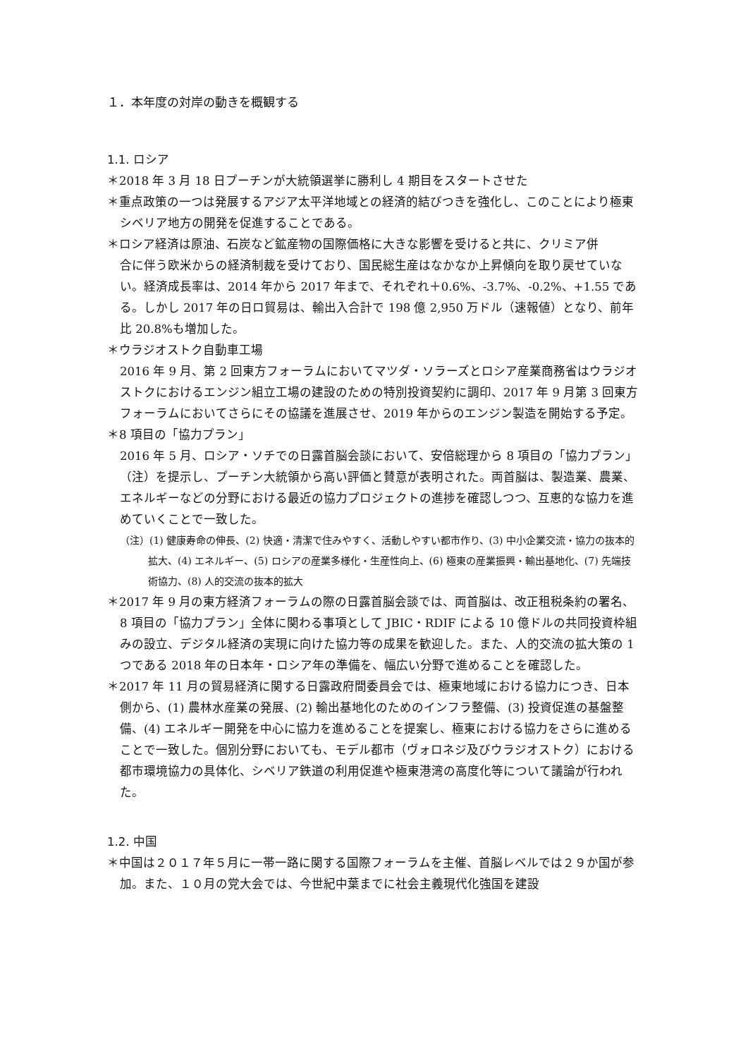１．本年度の対岸の動きを概観する
1.1. ロシア
＊2018 年 3 月 18 日プーチンが大統領選挙に勝利し 4 期目をスタートさせた
＊重点政策の一つは発展するアジア太平洋地域との経済的結びつきを強化し、このことにより極東シベリア地方の開発を促進することである。
＊ロシア経済は原油、石炭など鉱産物の国際価格に大きな影響を受けると共に、クリミア併
合に伴う欧米からの経済制裁を受けており、国民総生産はなかなか上昇傾向を取り戻せていない。経済成長率は、2014 年から 2017 年まで、それぞれ＋0.6%、-3.7%、-0.2%、+1.55 である。しかし 2017 年の日ロ貿易は、輸出入合計で 198 億 2,950 万ドル（速報値）となり、前年比 20.8%も増加した。
＊ウラジオストク自動車工場
2016 年 9 月、第 2 回東方フォーラムにおいてマツダ・ソラーズとロシア産業商務省はウラジオストクにおけるエンジン組立工場の建設のための特別投資契約に調印、2017 年 9 月第 3 回東方フォーラムにおいてさらにその協議を進展させ、2019 年からのエンジン製造を開始する予定。
＊8 項目の「協力プラン」
2016 年 5 月、ロシア・ソチでの日露首脳会談において、安倍総理から 8 項目の「協力プラン」（注）を提示し、プーチン大統領から高い評価と賛意が表明された。両首脳は、製造業、農業、エネルギーなどの分野における最近の協力プロジェクトの進捗を確認しつつ、互恵的な協力を進めていくことで一致した。
（注）(1) 健康寿命の伸長、(2) 快適・清潔で住みやすく、活動しやすい都市作り、(3) 中小企業交流・協力の抜本的拡大、(4) エネルギー、(5) ロシアの産業多様化・生産性向上、(6) 極東の産業振興・輸出基地化、(7) 先端技術協力、(8) 人的交流の抜本的拡大
＊2017 年 9 月の東方経済フォーラムの際の日露首脳会談では、両首脳は、改正租税条約の署名、8 項目の「協力プラン」全体に関わる事項として JBIC・RDIF による 10 億ドルの共同投資枠組みの設立、デジタル経済の実現に向けた協力等の成果を歓迎した。また、人的交流の拡大策の 1 つである 2018 年の日本年・ロシア年の準備を、幅広い分野で進めることを確認した。
＊2017 年 11 月の貿易経済に関する日露政府間委員会では、極東地域における協力につき、日本側から、(1) 農林水産業の発展、(2) 輸出基地化のためのインフラ整備、(3) 投資促進の基盤整備、(4) エネルギー開発を中心に協力を進めることを提案し、極東における協力をさらに進めることで一致した。個別分野においても、モデル都市（ヴォロネジ及びウラジオストク）における都市環境協力の具体化、シベリア鉄道の利用促進や極東港湾の高度化等について議論が行われた。
1.2. 中国
＊中国は２０１７年５月に一帯一路に関する国際フォーラムを主催、首脳レベルでは２９か国が参加。また、１０月の党大会では、今世紀中葉までに社会主義現代化強国を建設